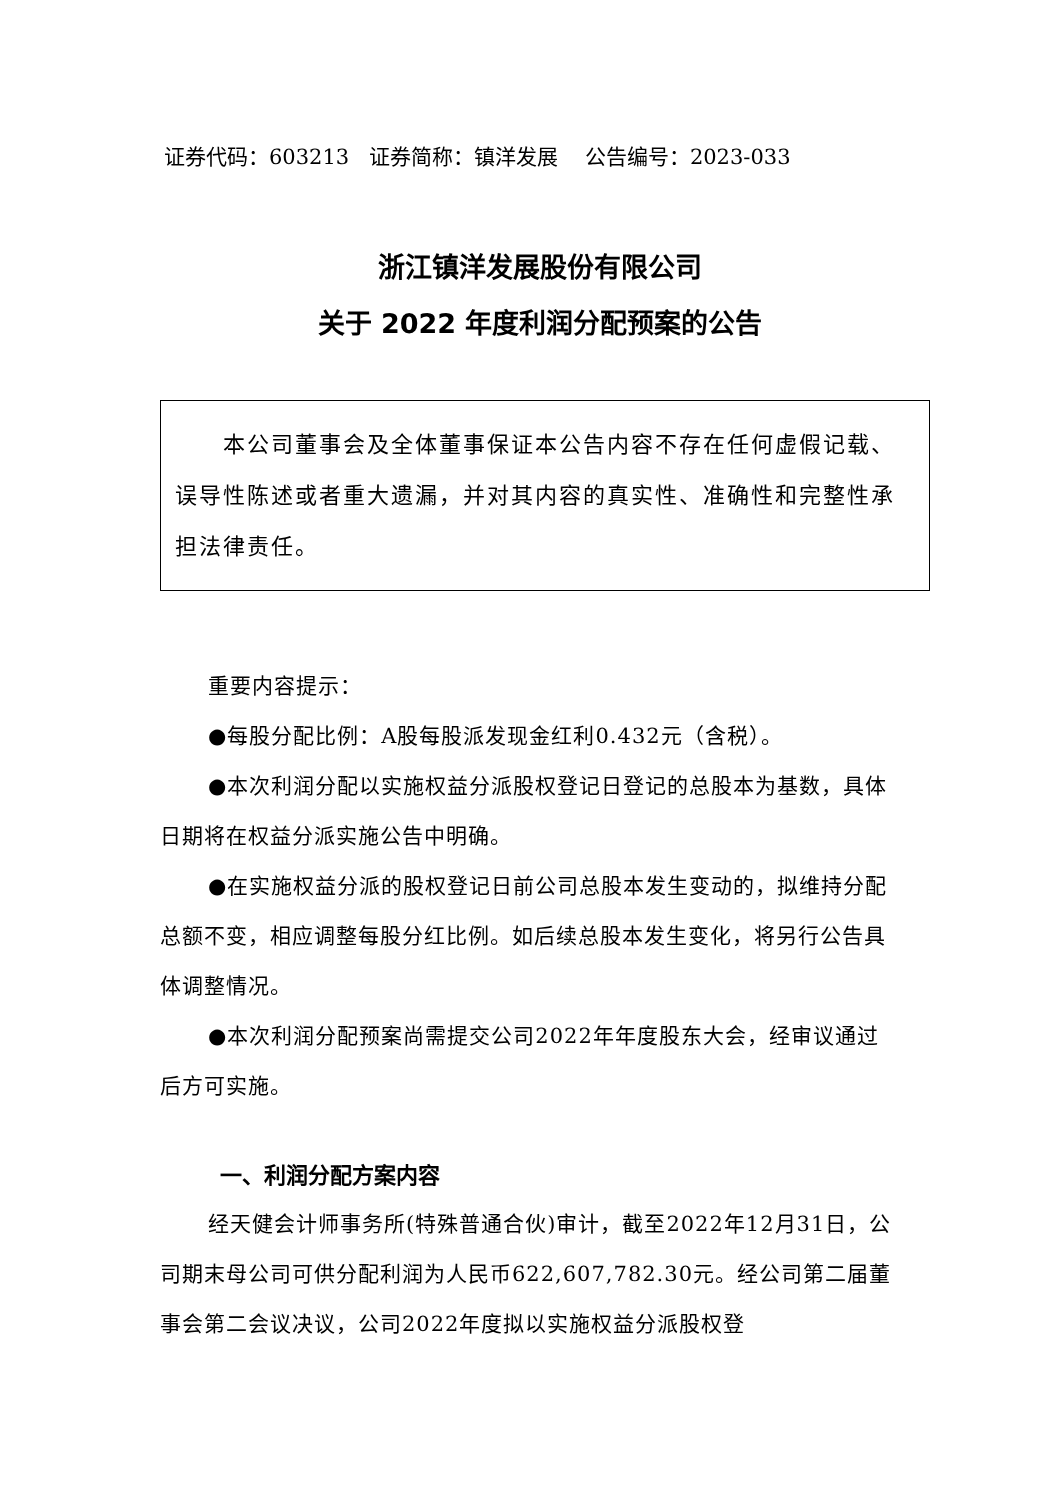证券代码：603213 证券简称：镇洋发展 公告编号：2023-033
浙江镇洋发展股份有限公司
关于 2022 年度利润分配预案的公告
本公司董事会及全体董事保证本公告内容不存在任何虚假记载、误导性陈述或者重大遗漏，并对其内容的真实性、准确性和完整性承担法律责任。
重要内容提示：
●每股分配比例：A股每股派发现金红利0.432元（含税）。
●本次利润分配以实施权益分派股权登记日登记的总股本为基数，具体日期将在权益分派实施公告中明确。
●在实施权益分派的股权登记日前公司总股本发生变动的，拟维持分配总额不变，相应调整每股分红比例。如后续总股本发生变化，将另行公告具体调整情况。
●本次利润分配预案尚需提交公司2022年年度股东大会，经审议通过后方可实施。
一、利润分配方案内容
经天健会计师事务所(特殊普通合伙)审计，截至2022年12月31日，公司期末母公司可供分配利润为人民币622,607,782.30元。经公司第二届董事会第二会议决议，公司2022年度拟以实施权益分派股权登